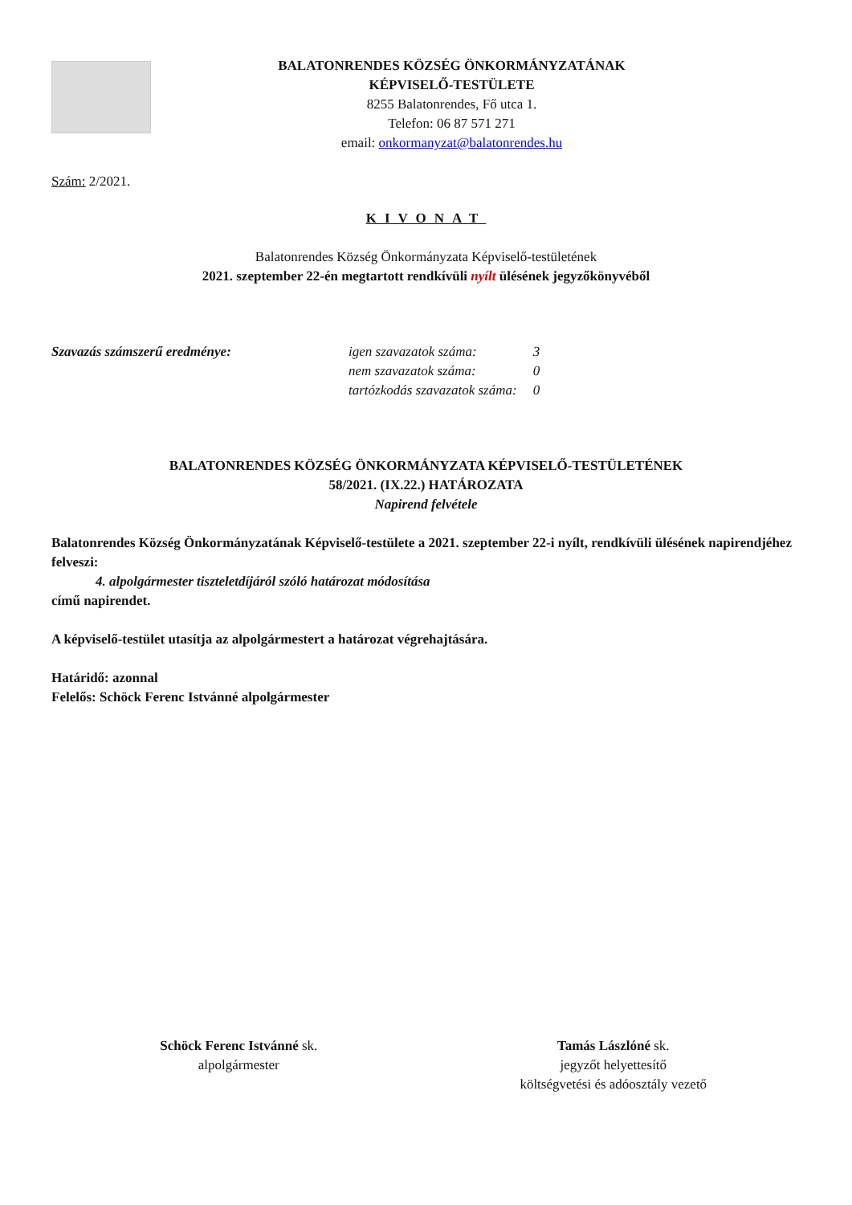BALATONRENDES KÖZSÉG ÖNKORMÁNYZATÁNAK
KÉPVISELŐ-TESTÜLETE
8255 Balatonrendes, Fő utca 1.
Telefon: 06 87 571 271
email: onkormanyzat@balatonrendes.hu
Szám: 2/2021.
KIVONAT
Balatonrendes Község Önkormányzata Képviselő-testületének
2021. szeptember 22-én megtartott rendkívüli nyílt ülésének jegyzőkönyvéből
Szavazás számszerű eredménye:
| igen szavazatok száma: | 3 |
| nem szavazatok száma: | 0 |
| tartózkodás szavazatok száma: | 0 |
BALATONRENDES KÖZSÉG ÖNKORMÁNYZATA KÉPVISELŐ-TESTÜLETÉNEK
58/2021. (IX.22.) HATÁROZATA
Napirend felvétele
Balatonrendes Község Önkormányzatának Képviselő-testülete a 2021. szeptember 22-i nyílt, rendkívüli ülésének napirendjéhez felveszi:
4. alpolgármester tiszteletdíjáról szóló határozat módosítása
című napirendet.
A képviselő-testület utasítja az alpolgármestert a határozat végrehajtására.
Határidő: azonnal
Felelős: Schöck Ferenc Istvánné alpolgármester
Schöck Ferenc Istvánné sk.
alpolgármester
Tamás Lászlóné sk.
jegyzőt helyettesítő
költségvetési és adóosztály vezető